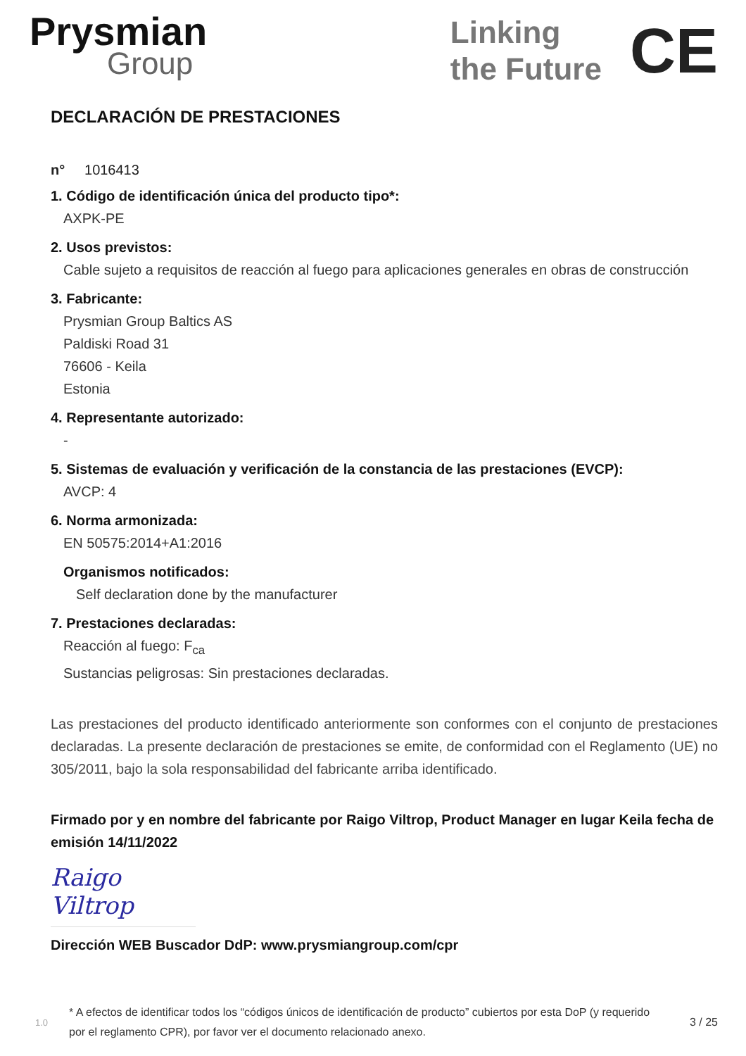Prysmian
Group
Linking
the Future
CE
DECLARACIÓN DE PRESTACIONES
n° 1016413
1. Código de identificación única del producto tipo*:
AXPK-PE
2. Usos previstos:
Cable sujeto a requisitos de reacción al fuego para aplicaciones generales en obras de construcción
3. Fabricante:
Prysmian Group Baltics AS
Paldiski Road 31
76606 - Keila
Estonia
4. Representante autorizado:
-
5. Sistemas de evaluación y verificación de la constancia de las prestaciones (EVCP):
AVCP: 4
6. Norma armonizada:
EN 50575:2014+A1:2016
Organismos notificados:
Self declaration done by the manufacturer
7. Prestaciones declaradas:
Reacción al fuego: F<sub>ca</sub>
Sustancias peligrosas: Sin prestaciones declaradas.
Las prestaciones del producto identificado anteriormente son conformes con el conjunto de prestaciones declaradas. La presente declaración de prestaciones se emite, de conformidad con el Reglamento (UE) no 305/2011, bajo la sola responsabilidad del fabricante arriba identificado.
Firmado por y en nombre del fabricante por Raigo Viltrop, Product Manager en lugar Keila fecha de emisión 14/11/2022
Raigo Viltrop
Dirección WEB Buscador DdP: www.prysmiangroup.com/cpr
1.0 * A efectos de identificar todos los “códigos únicos de identificación de producto” cubiertos por esta DoP (y requerido por el reglamento CPR), por favor ver el documento relacionado anexo. 3 / 25